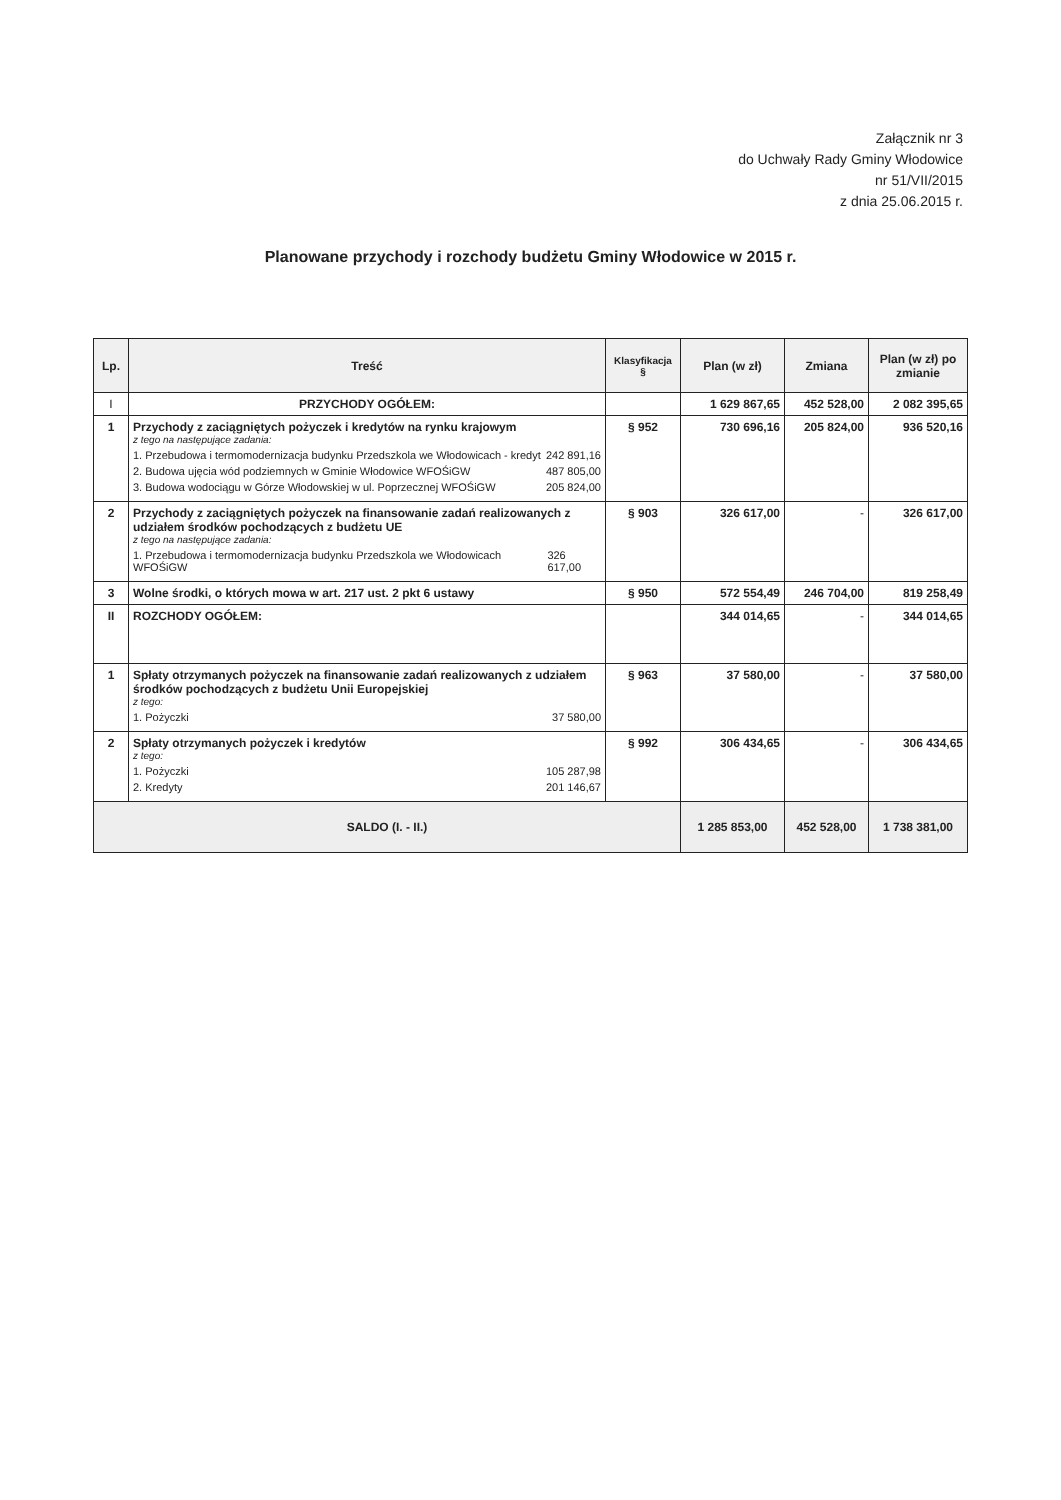Załącznik nr 3
do Uchwały Rady Gminy Włodowice
nr 51/VII/2015
z dnia 25.06.2015 r.
Planowane przychody i rozchody budżetu Gminy Włodowice w 2015 r.
| Lp. | Treść | Klasyfikacja § | Plan (w zł) | Zmiana | Plan (w zł) po zmianie |
| --- | --- | --- | --- | --- | --- |
| I | PRZYCHODY OGÓŁEM: | | 1 629 867,65 | 452 528,00 | 2 082 395,65 |
| 1 | Przychody z zaciągniętych pożyczek i kredytów na rynku krajowym z tego na następujące zadania: 1. Przebudowa i termomodernizacja budynku Przedszkola we Włodowicach - kredyt 242 891,16 2. Budowa ujęcia wód podziemnych w Gminie Włodowice WFOŚiGW 487 805,00 3. Budowa wodociągu w Górze Włodowskiej w ul. Poprzecznej WFOŚiGW 205 824,00 | § 952 | 730 696,16 | 205 824,00 | 936 520,16 |
| 2 | Przychody z zaciągniętych pożyczek na finansowanie zadań realizowanych z udziałem środków pochodzących z budżetu UE z tego na następujące zadania: 1. Przebudowa i termomodernizacja budynku Przedszkola we Włodowicach WFOŚiGW 326 617,00 | § 903 | 326 617,00 | - | 326 617,00 |
| 3 | Wolne środki, o których mowa w art. 217 ust. 2 pkt 6 ustawy | § 950 | 572 554,49 | 246 704,00 | 819 258,49 |
| II | ROZCHODY OGÓŁEM: | | 344 014,65 | - | 344 014,65 |
| 1 | Spłaty otrzymanych pożyczek na finansowanie zadań realizowanych z udziałem środków pochodzących z budżetu Unii Europejskiej z tego: 1. Pożyczki 37 580,00 | § 963 | 37 580,00 | - | 37 580,00 |
| 2 | Spłaty otrzymanych pożyczek i kredytów z tego: 1. Pożyczki 105 287,98 2. Kredyty 201 146,67 | § 992 | 306 434,65 | - | 306 434,65 |
| SALDO (I. - II.) | | | 1 285 853,00 | 452 528,00 | 1 738 381,00 |